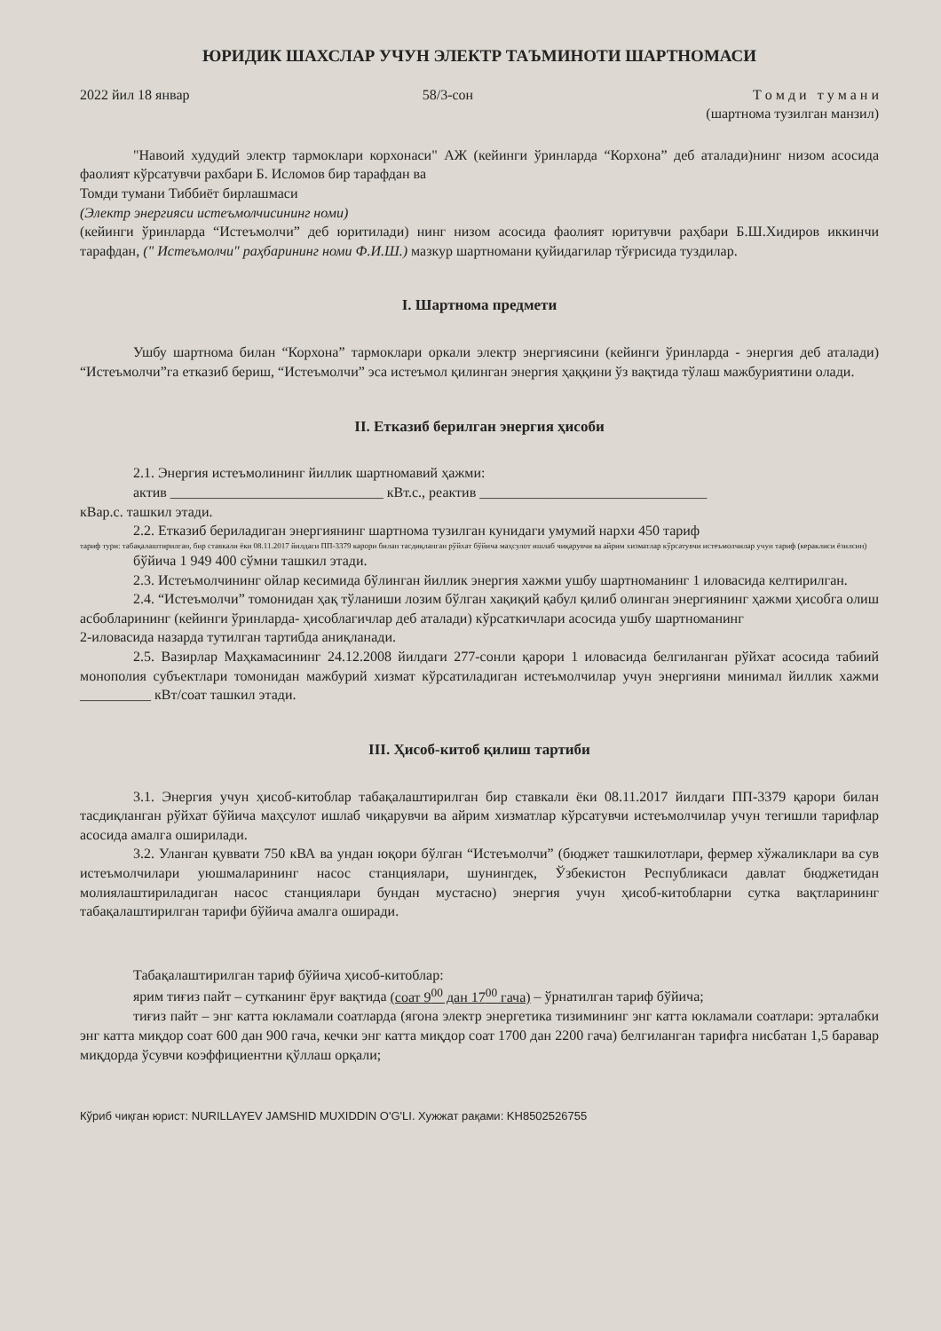ЮРИДИК ШАХСЛАР УЧУН ЭЛЕКТР ТАЪМИНОТИ ШАРТНОМАСИ
2022 йил 18 январ 58/3-сон Т о м д и т у м а н и
(шартнома тузилган манзил)
"Навоий худудий электр тармоклари корхонаси" АЖ (кейинги ўринларда “Корхона” деб аталади)нинг низом асосида фаолият кўрсатувчи рахбари Б. Исломов бир тарафдан ва
Томди тумани Тиббиёт бирлашмаси
(Электр энергияси истеъмолчисининг номи)
(кейинги ўринларда “Истеъмолчи” деб юритилади) нинг низом асосида фаолият юритувчи раҳбари Б.Ш.Хидиров иккинчи тарафдан, (" Истеъмолчи" раҳбарининг номи Ф.И.Ш.) мазкур шартномани қуйидагилар тўғрисида туздилар.
I. Шартнома предмети
Ушбу шартнома билан “Корхона” тармоклари оркали электр энергиясини (кейинги ўринларда - энергия деб аталади) “Истеъмолчи”га етказиб бериш, “Истеъмолчи” эса истеъмол қилинган энергия ҳаққини ўз вақтида тўлаш мажбуриятини олади.
II. Етказиб берилган энергия ҳисоби
2.1. Энергия истеъмолининг йиллик шартномавий ҳажми:
актив ______________________________ кВт.с., реактив ________________________________
кВар.с. ташкил этади.
2.2. Етказиб бериладиган энергиянинг шартнома тузилган кунидаги умумий нархи 450 тариф
тариф тури: табақалаштирилган, бир ставкали ёки 08.11.2017 йилдаги ПП-3379 карори билан тасдиқланган рўйхат бўйича маҳсулот ишлаб чиқарувчи ва айрим хизматлар кўрсатувчи истеъмолчилар учун тариф (кераклиси ёзилсин)
бўйича 1 949 400 сўмни ташкил этади.
2.3. Истеъмолчининг ойлар кесимида бўлинган йиллик энергия хажми ушбу шартноманинг 1 иловасида келтирилган.
2.4. “Истеъмолчи” томонидан ҳақ тўланиши лозим бўлган хақиқий қабул қилиб олинган энергиянинг ҳажми ҳисобга олиш асбобларининг (кейинги ўринларда- ҳисоблагичлар деб аталади) кўрсаткичлари асосида ушбу шартноманинг
2-иловасида назарда тутилган тартибда аниқланади.
2.5. Вазирлар Маҳкамасининг 24.12.2008 йилдаги 277-сонли қарори 1 иловасида белгиланган рўйхат асосида табиий монополия субъектлари томонидан мажбурий хизмат кўрсатиладиган истеъмолчилар учун энергияни минимал йиллик хажми __________ кВт/соат ташкил этади.
III. Ҳисоб-китоб қилиш тартиби
3.1. Энергия учун ҳисоб-китоблар табақалаштирилган бир ставкали ёки 08.11.2017 йилдаги ПП-3379 қарори билан тасдиқланган рўйхат бўйича маҳсулот ишлаб чиқарувчи ва айрим хизматлар кўрсатувчи истеъмолчилар учун тегишли тарифлар асосида амалга оширилади.
3.2. Уланган қуввати 750 кВА ва ундан юқори бўлган “Истеъмолчи” (бюджет ташкилотлари, фермер хўжаликлари ва сув истеъмолчилари уюшмаларининг насос станциялари, шунингдек, Ўзбекистон Республикаси давлат бюджетидан молиялаштириладиган насос станциялари бундан мустасно) энергия учун ҳисоб-китобларни сутка вақтларининг табақалаштирилган тарифи бўйича амалга оширади.
Табақалаштирилган тариф бўйича ҳисоб-китоблар:
ярим тиғиз пайт – сутканинг ёруғ вақтида (соат 9<sup>00</sup> дан 17<sup>00</sup> гача) – ўрнатилган тариф бўйича;
тиғиз пайт – энг катта юкламали соатларда (ягона электр энергетика тизимининг энг катта юкламали соатлари: эрталабки энг катта миқдор соат 600 дан 900 гача, кечки энг катта миқдор соат 1700 дан 2200 гача) белгиланган тарифга нисбатан 1,5 баравар миқдорда ўсувчи коэффициентни қўллаш орқали;
Кўриб чиқган юрист: NURILLAYEV JAMSHID MUXIDDIN O'G'LI. Хужжат рақами: KH8502526755